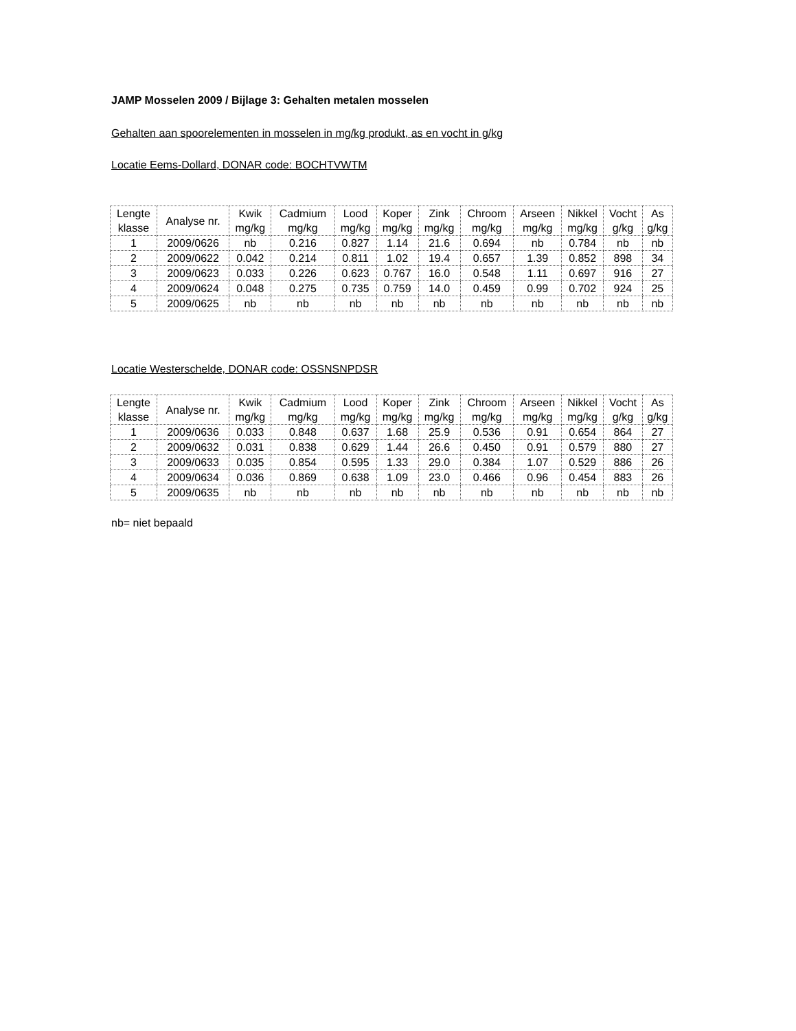JAMP Mosselen 2009 / Bijlage 3: Gehalten metalen mosselen
Gehalten aan spoorelementen in mosselen in mg/kg produkt, as en vocht in g/kg
Locatie Eems-Dollard, DONAR code: BOCHTVWTM
| Lengte klasse | Analyse nr. | Kwik mg/kg | Cadmium mg/kg | Lood mg/kg | Koper mg/kg | Zink mg/kg | Chroom mg/kg | Arseen mg/kg | Nikkel mg/kg | Vocht g/kg | As g/kg |
| --- | --- | --- | --- | --- | --- | --- | --- | --- | --- | --- | --- |
| 1 | 2009/0626 | nb | 0.216 | 0.827 | 1.14 | 21.6 | 0.694 | nb | 0.784 | nb | nb |
| 2 | 2009/0622 | 0.042 | 0.214 | 0.811 | 1.02 | 19.4 | 0.657 | 1.39 | 0.852 | 898 | 34 |
| 3 | 2009/0623 | 0.033 | 0.226 | 0.623 | 0.767 | 16.0 | 0.548 | 1.11 | 0.697 | 916 | 27 |
| 4 | 2009/0624 | 0.048 | 0.275 | 0.735 | 0.759 | 14.0 | 0.459 | 0.99 | 0.702 | 924 | 25 |
| 5 | 2009/0625 | nb | nb | nb | nb | nb | nb | nb | nb | nb | nb |
Locatie Westerschelde, DONAR code: OSSNSNPDSR
| Lengte klasse | Analyse nr. | Kwik mg/kg | Cadmium mg/kg | Lood mg/kg | Koper mg/kg | Zink mg/kg | Chroom mg/kg | Arseen mg/kg | Nikkel mg/kg | Vocht g/kg | As g/kg |
| --- | --- | --- | --- | --- | --- | --- | --- | --- | --- | --- | --- |
| 1 | 2009/0636 | 0.033 | 0.848 | 0.637 | 1.68 | 25.9 | 0.536 | 0.91 | 0.654 | 864 | 27 |
| 2 | 2009/0632 | 0.031 | 0.838 | 0.629 | 1.44 | 26.6 | 0.450 | 0.91 | 0.579 | 880 | 27 |
| 3 | 2009/0633 | 0.035 | 0.854 | 0.595 | 1.33 | 29.0 | 0.384 | 1.07 | 0.529 | 886 | 26 |
| 4 | 2009/0634 | 0.036 | 0.869 | 0.638 | 1.09 | 23.0 | 0.466 | 0.96 | 0.454 | 883 | 26 |
| 5 | 2009/0635 | nb | nb | nb | nb | nb | nb | nb | nb | nb | nb |
nb= niet bepaald